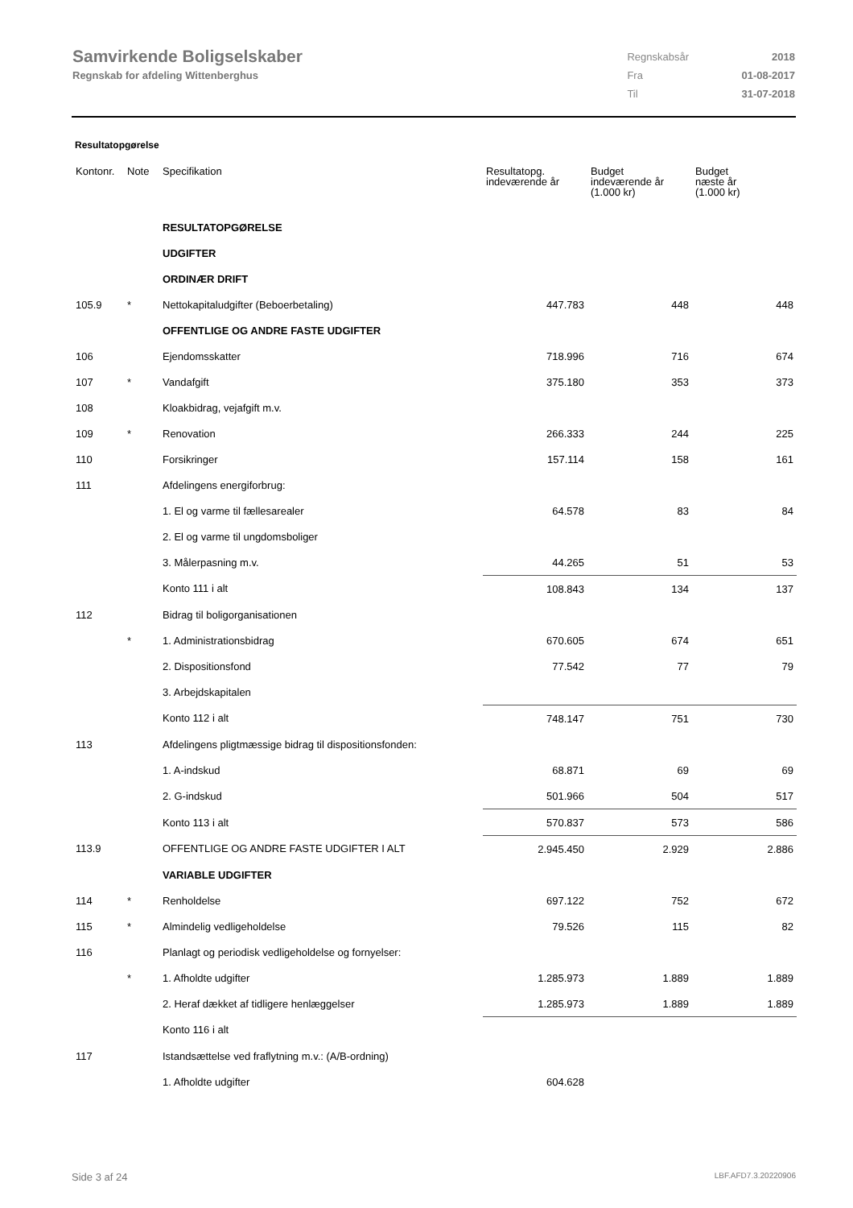Samvirkende Boligselskaber
Regnskab for afdeling Wittenberghus
| Regnskabsår | 2018 |
| Fra | 01-08-2017 |
| Til | 31-07-2018 |
Resultatopgørelse
| Kontonr. | Note | Specifikation | Resultatopg. indeværende år | Budget indeværende år (1.000 kr) | Budget næste år (1.000 kr) |
| --- | --- | --- | --- | --- | --- |
| | | RESULTATOPGØRELSE | | | |
| | | UDGIFTER | | | |
| | | ORDINÆR DRIFT | | | |
| 105.9 | * | Nettokapitaludgifter (Beboerbetaling) | 447.783 | 448 | 448 |
| | | OFFENTLIGE OG ANDRE FASTE UDGIFTER | | | |
| 106 | | Ejendomsskatter | 718.996 | 716 | 674 |
| 107 | * | Vandafgift | 375.180 | 353 | 373 |
| 108 | | Kloakbidrag, vejafgift m.v. | | | |
| 109 | * | Renovation | 266.333 | 244 | 225 |
| 110 | | Forsikringer | 157.114 | 158 | 161 |
| 111 | | Afdelingens energiforbrug: | | | |
| | | 1. El og varme til fællesarealer | 64.578 | 83 | 84 |
| | | 2. El og varme til ungdomsboliger | | | |
| | | 3. Målerpasning m.v. | 44.265 | 51 | 53 |
| | | Konto 111 i alt | 108.843 | 134 | 137 |
| 112 | | Bidrag til boligorganisationen | | | |
| | * | 1. Administrationsbidrag | 670.605 | 674 | 651 |
| | | 2. Dispositionsfond | 77.542 | 77 | 79 |
| | | 3. Arbejdskapitalen | | | |
| | | Konto 112 i alt | 748.147 | 751 | 730 |
| 113 | | Afdelingens pligtmæssige bidrag til dispositionsfonden: | | | |
| | | 1. A-indskud | 68.871 | 69 | 69 |
| | | 2. G-indskud | 501.966 | 504 | 517 |
| | | Konto 113 i alt | 570.837 | 573 | 586 |
| 113.9 | | OFFENTLIGE OG ANDRE FASTE UDGIFTER I ALT | 2.945.450 | 2.929 | 2.886 |
| | | VARIABLE UDGIFTER | | | |
| 114 | * | Renholdelse | 697.122 | 752 | 672 |
| 115 | * | Almindelig vedligeholdelse | 79.526 | 115 | 82 |
| 116 | | Planlagt og periodisk vedligeholdelse og fornyelser: | | | |
| | * | 1. Afholdte udgifter | 1.285.973 | 1.889 | 1.889 |
| | | 2. Heraf dækket af tidligere henlæggelser | 1.285.973 | 1.889 | 1.889 |
| | | Konto 116 i alt | | | |
| 117 | | Istandsættelse ved fraflytning m.v.: (A/B-ordning) | | | |
| | | 1. Afholdte udgifter | 604.628 | | |
Side 3 af 24 LBF.AFD7.3.20220906